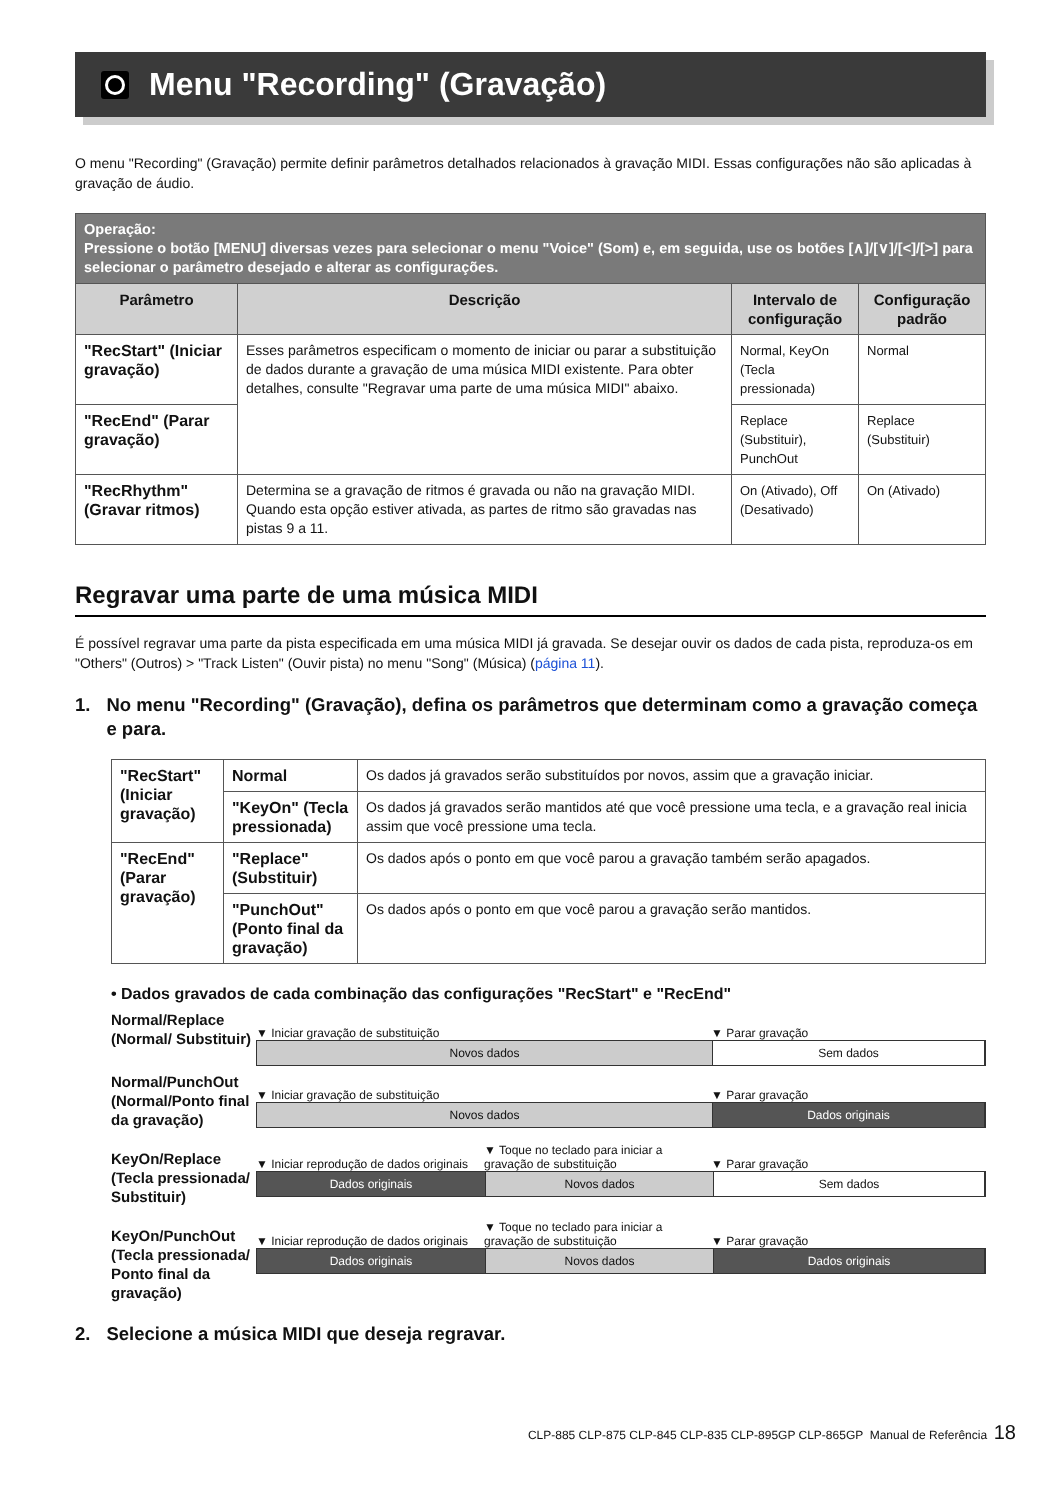Menu "Recording" (Gravação)
O menu "Recording" (Gravação) permite definir parâmetros detalhados relacionados à gravação MIDI. Essas configurações não são aplicadas à gravação de áudio.
| Operação: Pressione o botão [MENU] diversas vezes para selecionar o menu "Voice" (Som) e, em seguida, use os botões [∧]/[∨]/[<]/[>] para selecionar o parâmetro desejado e alterar as configurações. | | | |
| Parâmetro | Descrição | Intervalo de configuração | Configuração padrão |
| "RecStart" (Iniciar gravação) | Esses parâmetros especificam o momento de iniciar ou parar a substituição de dados durante a gravação de uma música MIDI existente. Para obter detalhes, consulte "Regravar uma parte de uma música MIDI" abaixo. | Normal, KeyOn (Tecla pressionada) | Normal |
| "RecEnd" (Parar gravação) | | Replace (Substituir), PunchOut | Replace (Substituir) |
| "RecRhythm" (Gravar ritmos) | Determina se a gravação de ritmos é gravada ou não na gravação MIDI. Quando esta opção estiver ativada, as partes de ritmo são gravadas nas pistas 9 a 11. | On (Ativado), Off (Desativado) | On (Ativado) |
Regravar uma parte de uma música MIDI
É possível regravar uma parte da pista especificada em uma música MIDI já gravada. Se desejar ouvir os dados de cada pista, reproduza-os em "Others" (Outros) > "Track Listen" (Ouvir pista) no menu "Song" (Música) (página 11).
1. No menu "Recording" (Gravação), defina os parâmetros que determinam como a gravação começa e para.
| "RecStart" (Iniciar gravação) | Normal | Os dados já gravados serão substituídos por novos, assim que a gravação iniciar. |
| | "KeyOn" (Tecla pressionada) | Os dados já gravados serão mantidos até que você pressione uma tecla, e a gravação real inicia assim que você pressione uma tecla. |
| "RecEnd" (Parar gravação) | "Replace" (Substituir) | Os dados após o ponto em que você parou a gravação também serão apagados. |
| | "PunchOut" (Ponto final da gravação) | Os dados após o ponto em que você parou a gravação serão mantidos. |
• Dados gravados de cada combinação das configurações "RecStart" e "RecEnd"
Normal/Replace (Normal/ Substituir)
▼ Iniciar gravação de substituição ▼ Parar gravação
Novos dados Sem dados
Normal/PunchOut (Normal/Ponto final da gravação)
▼ Iniciar gravação de substituição ▼ Parar gravação
Novos dados Dados originais
KeyOn/Replace (Tecla pressionada/ Substituir)
▼ Iniciar reprodução de dados originais ▼ Toque no teclado para iniciar a gravação de substituição ▼ Parar gravação
Dados originais Novos dados Sem dados
KeyOn/PunchOut (Tecla pressionada/ Ponto final da gravação)
▼ Iniciar reprodução de dados originais ▼ Toque no teclado para iniciar a gravação de substituição ▼ Parar gravação
Dados originais Novos dados Dados originais
2. Selecione a música MIDI que deseja regravar.
CLP-885 CLP-875 CLP-845 CLP-835 CLP-895GP CLP-865GP Manual de Referência 18